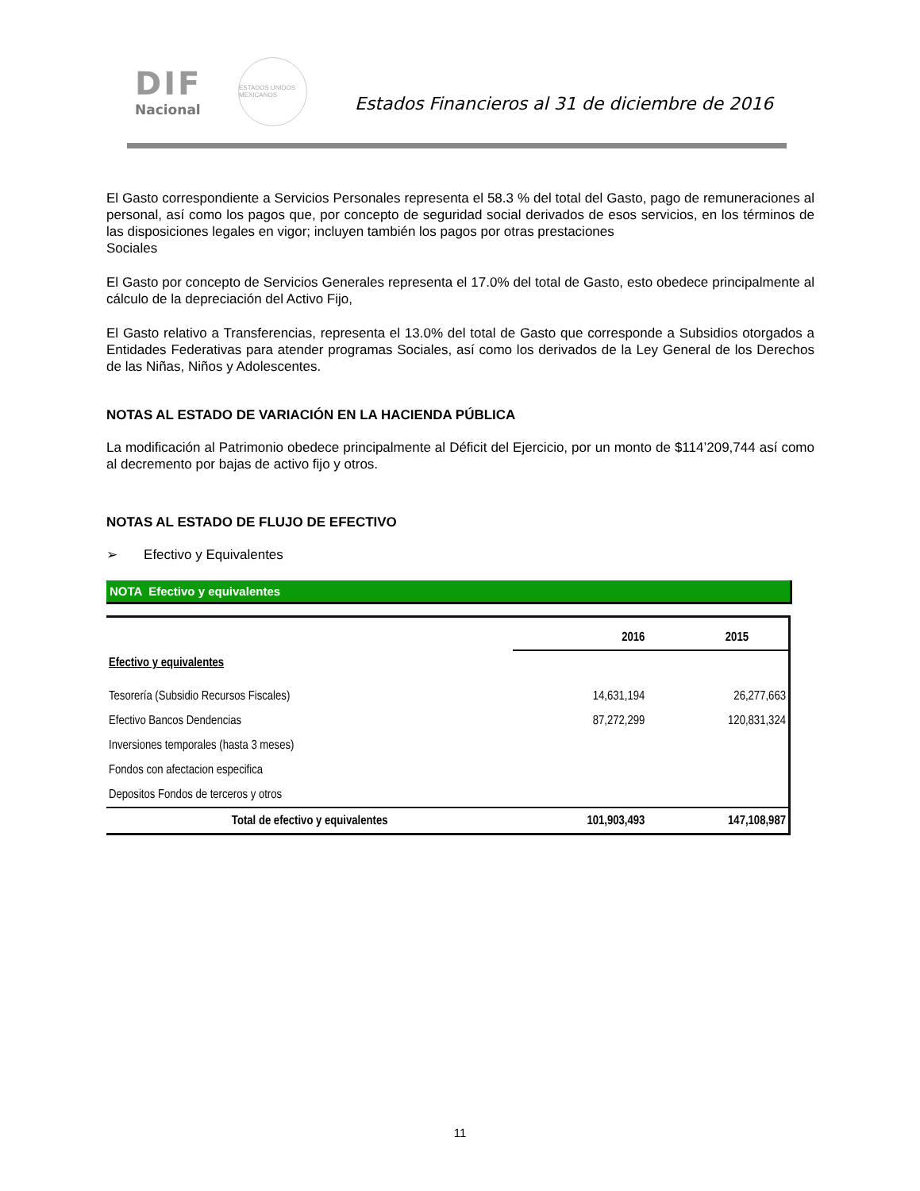DIF
Nacional
ESTADOS UNIDOS MEXICANOS
Estados Financieros al 31 de diciembre de 2016
El Gasto correspondiente a Servicios Personales representa el 58.3 % del total del Gasto, pago de remuneraciones al personal, así como los pagos que, por concepto de seguridad social derivados de esos servicios, en los términos de las disposiciones legales en vigor; incluyen también los pagos por otras prestaciones
Sociales
El Gasto por concepto de Servicios Generales representa el 17.0% del total de Gasto, esto obedece principalmente al cálculo de la depreciación del Activo Fijo,
El Gasto relativo a Transferencias, representa el 13.0% del total de Gasto que corresponde a Subsidios otorgados a Entidades Federativas para atender programas Sociales, así como los derivados de la Ley General de los Derechos de las Niñas, Niños y Adolescentes.
NOTAS AL ESTADO DE VARIACIÓN EN LA HACIENDA PÚBLICA
La modificación al Patrimonio obedece principalmente al Déficit del Ejercicio, por un monto de $114’209,744 así como al decremento por bajas de activo fijo y otros.
NOTAS AL ESTADO DE FLUJO DE EFECTIVO
➢ Efectivo y Equivalentes
NOTA Efectivo y equivalentes
| | 2016 | 2015 |
| Efectivo y equivalentes | | |
| Tesorería (Subsidio Recursos Fiscales) | 14,631,194 | 26,277,663 |
| Efectivo Bancos Dendencias | 87,272,299 | 120,831,324 |
| Inversiones temporales (hasta 3 meses) | | |
| Fondos con afectacion especifica | | |
| Depositos Fondos de terceros y otros | | |
| Total de efectivo y equivalentes | 101,903,493 | 147,108,987 |
11